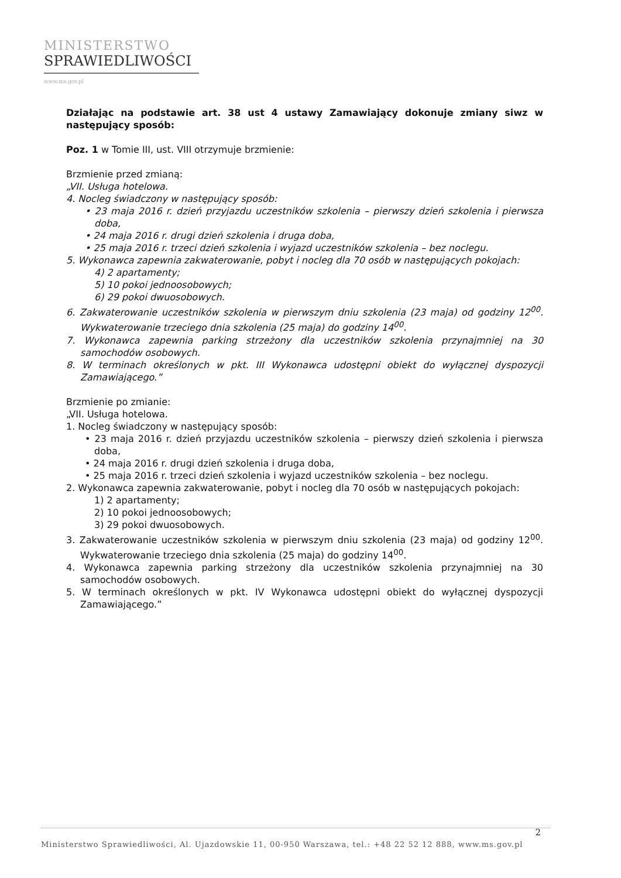MINISTERSTWO
SPRAWIEDLIWOŚCI
www.ms.gov.pl
Działając na podstawie art. 38 ust 4 ustawy Zamawiający dokonuje zmiany siwz w następujący sposób:
Poz. 1 w Tomie III, ust. VIII otrzymuje brzmienie:
Brzmienie przed zmianą:
„VII. Usługa hotelowa.
4. Nocleg świadczony w następujący sposób:
• 23 maja 2016 r. dzień przyjazdu uczestników szkolenia – pierwszy dzień szkolenia i pierwsza doba,
• 24 maja 2016 r. drugi dzień szkolenia i druga doba,
• 25 maja 2016 r. trzeci dzień szkolenia i wyjazd uczestników szkolenia – bez noclegu.
5. Wykonawca zapewnia zakwaterowanie, pobyt i nocleg dla 70 osób w następujących pokojach:
4) 2 apartamenty;
5) 10 pokoi jednoosobowych;
6) 29 pokoi dwuosobowych.
6. Zakwaterowanie uczestników szkolenia w pierwszym dniu szkolenia (23 maja) od godziny 12<sup>00</sup>. Wykwaterowanie trzeciego dnia szkolenia (25 maja) do godziny 14<sup>00</sup>.
7. Wykonawca zapewnia parking strzeżony dla uczestników szkolenia przynajmniej na 30 samochodów osobowych.
8. W terminach określonych w pkt. III Wykonawca udostępni obiekt do wyłącznej dyspozycji Zamawiającego.”
Brzmienie po zmianie:
„VII. Usługa hotelowa.
1. Nocleg świadczony w następujący sposób:
• 23 maja 2016 r. dzień przyjazdu uczestników szkolenia – pierwszy dzień szkolenia i pierwsza doba,
• 24 maja 2016 r. drugi dzień szkolenia i druga doba,
• 25 maja 2016 r. trzeci dzień szkolenia i wyjazd uczestników szkolenia – bez noclegu.
2. Wykonawca zapewnia zakwaterowanie, pobyt i nocleg dla 70 osób w następujących pokojach:
1) 2 apartamenty;
2) 10 pokoi jednoosobowych;
3) 29 pokoi dwuosobowych.
3. Zakwaterowanie uczestników szkolenia w pierwszym dniu szkolenia (23 maja) od godziny 12<sup>00</sup>. Wykwaterowanie trzeciego dnia szkolenia (25 maja) do godziny 14<sup>00</sup>.
4. Wykonawca zapewnia parking strzeżony dla uczestników szkolenia przynajmniej na 30 samochodów osobowych.
5. W terminach określonych w pkt. IV Wykonawca udostępni obiekt do wyłącznej dyspozycji Zamawiającego.”
2
Ministerstwo Sprawiedliwości, Al. Ujazdowskie 11, 00-950 Warszawa, tel.: +48 22 52 12 888, www.ms.gov.pl